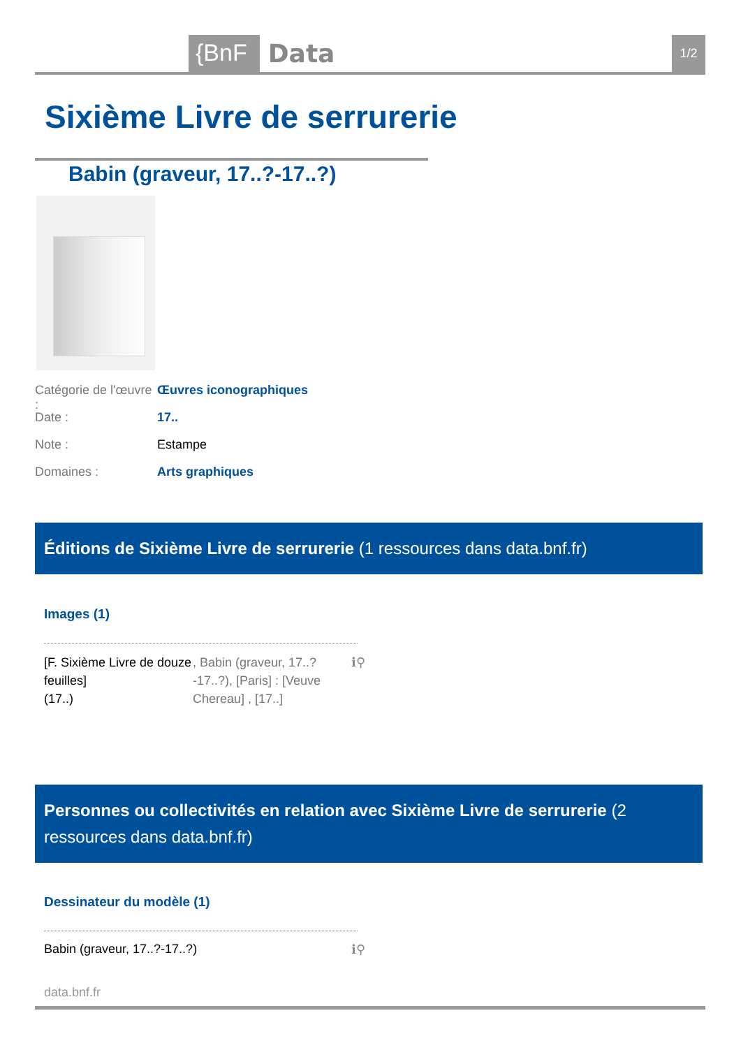{BnF Data 1/2
Sixième Livre de serrurerie
Babin (graveur, 17..?-17..?)
Catégorie de l'œuvre : Œuvres iconographiques
Date : 17..
Note : Estampe
Domaines : Arts graphiques
Éditions de Sixième Livre de serrurerie (1 ressources dans data.bnf.fr)
Images (1)
[F. Sixième Livre de douze feuilles]
(17..)
, Babin (graveur, 17..?-17..?), [Paris] : [Veuve Chereau] , [17..]
ℹ⚲
Personnes ou collectivités en relation avec Sixième Livre de serrurerie (2 ressources dans data.bnf.fr)
Dessinateur du modèle (1)
Babin (graveur, 17..?-17..?) ℹ⚲
data.bnf.fr